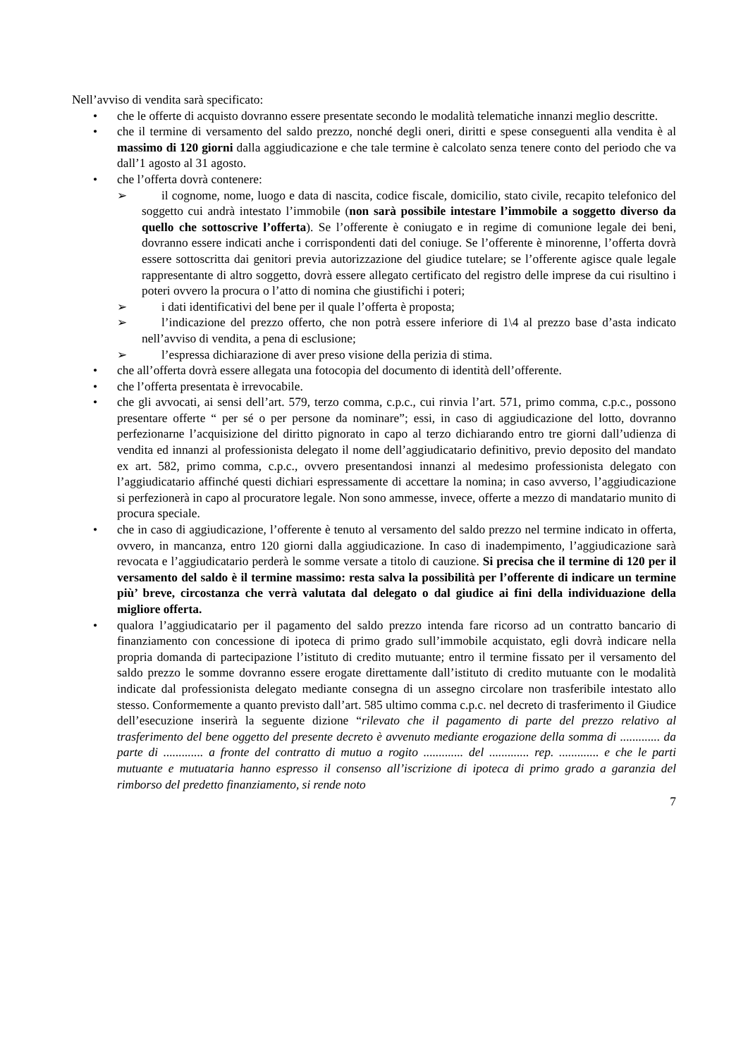Nell’avviso di vendita sarà specificato:
• che le offerte di acquisto dovranno essere presentate secondo le modalità telematiche innanzi meglio descritte.
• che il termine di versamento del saldo prezzo, nonché degli oneri, diritti e spese conseguenti alla vendita è al massimo di 120 giorni dalla aggiudicazione e che tale termine è calcolato senza tenere conto del periodo che va dall’1 agosto al 31 agosto.
• che l’offerta dovrà contenere:
➢ il cognome, nome, luogo e data di nascita, codice fiscale, domicilio, stato civile, recapito telefonico del soggetto cui andrà intestato l’immobile (non sarà possibile intestare l’immobile a soggetto diverso da quello che sottoscrive l’offerta). Se l’offerente è coniugato e in regime di comunione legale dei beni, dovranno essere indicati anche i corrispondenti dati del coniuge. Se l’offerente è minorenne, l’offerta dovrà essere sottoscritta dai genitori previa autorizzazione del giudice tutelare; se l’offerente agisce quale legale rappresentante di altro soggetto, dovrà essere allegato certificato del registro delle imprese da cui risultino i poteri ovvero la procura o l’atto di nomina che giustifichi i poteri;
➢ i dati identificativi del bene per il quale l’offerta è proposta;
➢ l’indicazione del prezzo offerto, che non potrà essere inferiore di 1\4 al prezzo base d’asta indicato nell’avviso di vendita, a pena di esclusione;
➢ l’espressa dichiarazione di aver preso visione della perizia di stima.
• che all’offerta dovrà essere allegata una fotocopia del documento di identità dell’offerente.
• che l’offerta presentata è irrevocabile.
• che gli avvocati, ai sensi dell’art. 579, terzo comma, c.p.c., cui rinvia l’art. 571, primo comma, c.p.c., possono presentare offerte “ per sé o per persone da nominare”; essi, in caso di aggiudicazione del lotto, dovranno perfezionarne l’acquisizione del diritto pignorato in capo al terzo dichiarando entro tre giorni dall’udienza di vendita ed innanzi al professionista delegato il nome dell’aggiudicatario definitivo, previo deposito del mandato ex art. 582, primo comma, c.p.c., ovvero presentandosi innanzi al medesimo professionista delegato con l’aggiudicatario affinché questi dichiari espressamente di accettare la nomina; in caso avverso, l’aggiudicazione si perfezionerà in capo al procuratore legale. Non sono ammesse, invece, offerte a mezzo di mandatario munito di procura speciale.
• che in caso di aggiudicazione, l’offerente è tenuto al versamento del saldo prezzo nel termine indicato in offerta, ovvero, in mancanza, entro 120 giorni dalla aggiudicazione. In caso di inadempimento, l’aggiudicazione sarà revocata e l’aggiudicatario perderà le somme versate a titolo di cauzione. Si precisa che il termine di 120 per il versamento del saldo è il termine massimo: resta salva la possibilità per l’offerente di indicare un termine più’ breve, circostanza che verrà valutata dal delegato o dal giudice ai fini della individuazione della migliore offerta.
• qualora l’aggiudicatario per il pagamento del saldo prezzo intenda fare ricorso ad un contratto bancario di finanziamento con concessione di ipoteca di primo grado sull’immobile acquistato, egli dovrà indicare nella propria domanda di partecipazione l’istituto di credito mutuante; entro il termine fissato per il versamento del saldo prezzo le somme dovranno essere erogate direttamente dall’istituto di credito mutuante con le modalità indicate dal professionista delegato mediante consegna di un assegno circolare non trasferibile intestato allo stesso. Conformemente a quanto previsto dall’art. 585 ultimo comma c.p.c. nel decreto di trasferimento il Giudice dell’esecuzione inserirà la seguente dizione “rilevato che il pagamento di parte del prezzo relativo al trasferimento del bene oggetto del presente decreto è avvenuto mediante erogazione della somma di ............. da parte di ............. a fronte del contratto di mutuo a rogito ............. del ............. rep. ............. e che le parti mutuante e mutuataria hanno espresso il consenso all’iscrizione di ipoteca di primo grado a garanzia del rimborso del predetto finanziamento, si rende noto
7